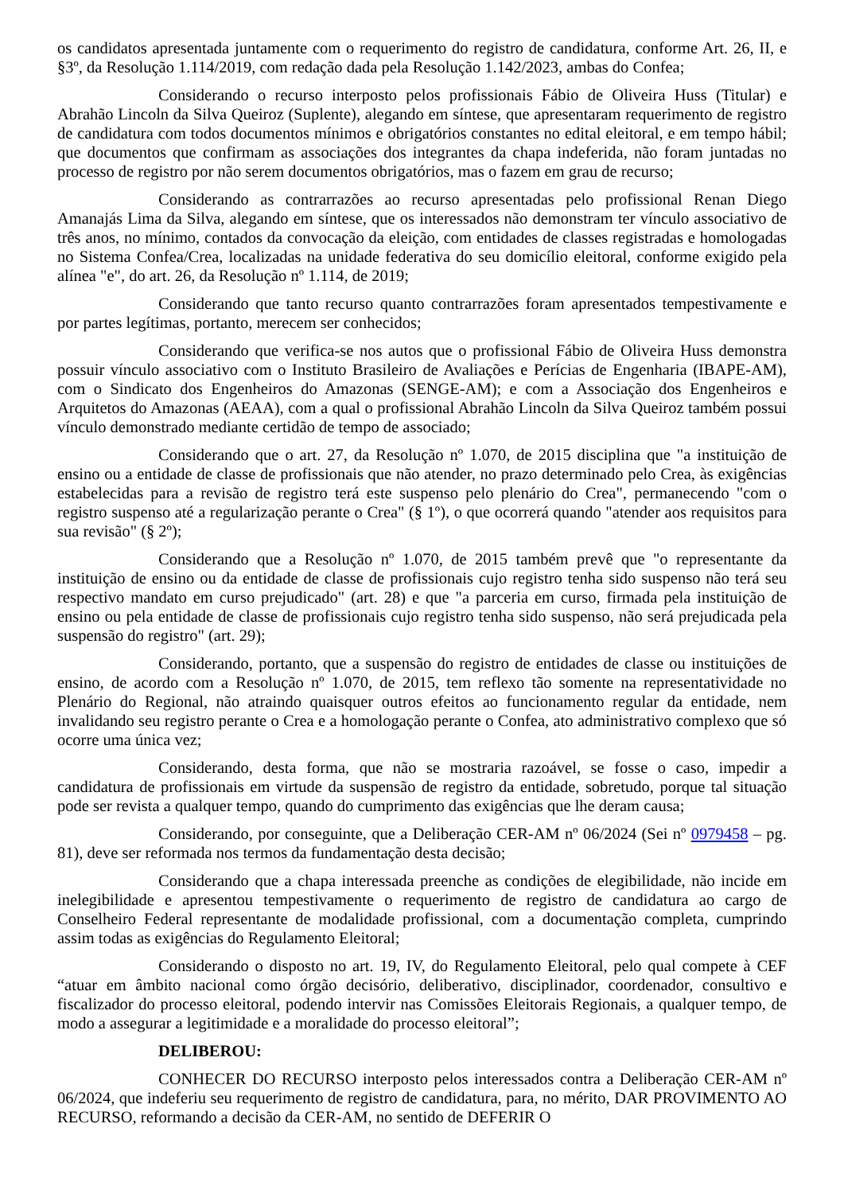os candidatos apresentada juntamente com o requerimento do registro de candidatura, conforme Art. 26, II, e §3º, da Resolução 1.114/2019, com redação dada pela Resolução 1.142/2023, ambas do Confea;
Considerando o recurso interposto pelos profissionais Fábio de Oliveira Huss (Titular) e Abrahão Lincoln da Silva Queiroz (Suplente), alegando em síntese, que apresentaram requerimento de registro de candidatura com todos documentos mínimos e obrigatórios constantes no edital eleitoral, e em tempo hábil; que documentos que confirmam as associações dos integrantes da chapa indeferida, não foram juntadas no processo de registro por não serem documentos obrigatórios, mas o fazem em grau de recurso;
Considerando as contrarrazões ao recurso apresentadas pelo profissional Renan Diego Amanajás Lima da Silva, alegando em síntese, que os interessados não demonstram ter vínculo associativo de três anos, no mínimo, contados da convocação da eleição, com entidades de classes registradas e homologadas no Sistema Confea/Crea, localizadas na unidade federativa do seu domicílio eleitoral, conforme exigido pela alínea "e", do art. 26, da Resolução nº 1.114, de 2019;
Considerando que tanto recurso quanto contrarrazões foram apresentados tempestivamente e por partes legítimas, portanto, merecem ser conhecidos;
Considerando que verifica-se nos autos que o profissional Fábio de Oliveira Huss demonstra possuir vínculo associativo com o Instituto Brasileiro de Avaliações e Perícias de Engenharia (IBAPE-AM), com o Sindicato dos Engenheiros do Amazonas (SENGE-AM); e com a Associação dos Engenheiros e Arquitetos do Amazonas (AEAA), com a qual o profissional Abrahão Lincoln da Silva Queiroz também possui vínculo demonstrado mediante certidão de tempo de associado;
Considerando que o art. 27, da Resolução nº 1.070, de 2015 disciplina que "a instituição de ensino ou a entidade de classe de profissionais que não atender, no prazo determinado pelo Crea, às exigências estabelecidas para a revisão de registro terá este suspenso pelo plenário do Crea", permanecendo "com o registro suspenso até a regularização perante o Crea" (§ 1º), o que ocorrerá quando "atender aos requisitos para sua revisão" (§ 2º);
Considerando que a Resolução nº 1.070, de 2015 também prevê que "o representante da instituição de ensino ou da entidade de classe de profissionais cujo registro tenha sido suspenso não terá seu respectivo mandato em curso prejudicado" (art. 28) e que "a parceria em curso, firmada pela instituição de ensino ou pela entidade de classe de profissionais cujo registro tenha sido suspenso, não será prejudicada pela suspensão do registro" (art. 29);
Considerando, portanto, que a suspensão do registro de entidades de classe ou instituições de ensino, de acordo com a Resolução nº 1.070, de 2015, tem reflexo tão somente na representatividade no Plenário do Regional, não atraindo quaisquer outros efeitos ao funcionamento regular da entidade, nem invalidando seu registro perante o Crea e a homologação perante o Confea, ato administrativo complexo que só ocorre uma única vez;
Considerando, desta forma, que não se mostraria razoável, se fosse o caso, impedir a candidatura de profissionais em virtude da suspensão de registro da entidade, sobretudo, porque tal situação pode ser revista a qualquer tempo, quando do cumprimento das exigências que lhe deram causa;
Considerando, por conseguinte, que a Deliberação CER-AM nº 06/2024 (Sei nº 0979458 – pg. 81), deve ser reformada nos termos da fundamentação desta decisão;
Considerando que a chapa interessada preenche as condições de elegibilidade, não incide em inelegibilidade e apresentou tempestivamente o requerimento de registro de candidatura ao cargo de Conselheiro Federal representante de modalidade profissional, com a documentação completa, cumprindo assim todas as exigências do Regulamento Eleitoral;
Considerando o disposto no art. 19, IV, do Regulamento Eleitoral, pelo qual compete à CEF “atuar em âmbito nacional como órgão decisório, deliberativo, disciplinador, coordenador, consultivo e fiscalizador do processo eleitoral, podendo intervir nas Comissões Eleitorais Regionais, a qualquer tempo, de modo a assegurar a legitimidade e a moralidade do processo eleitoral”;
DELIBEROU:
CONHECER DO RECURSO interposto pelos interessados contra a Deliberação CER-AM nº 06/2024, que indeferiu seu requerimento de registro de candidatura, para, no mérito, DAR PROVIMENTO AO RECURSO, reformando a decisão da CER-AM, no sentido de DEFERIR O